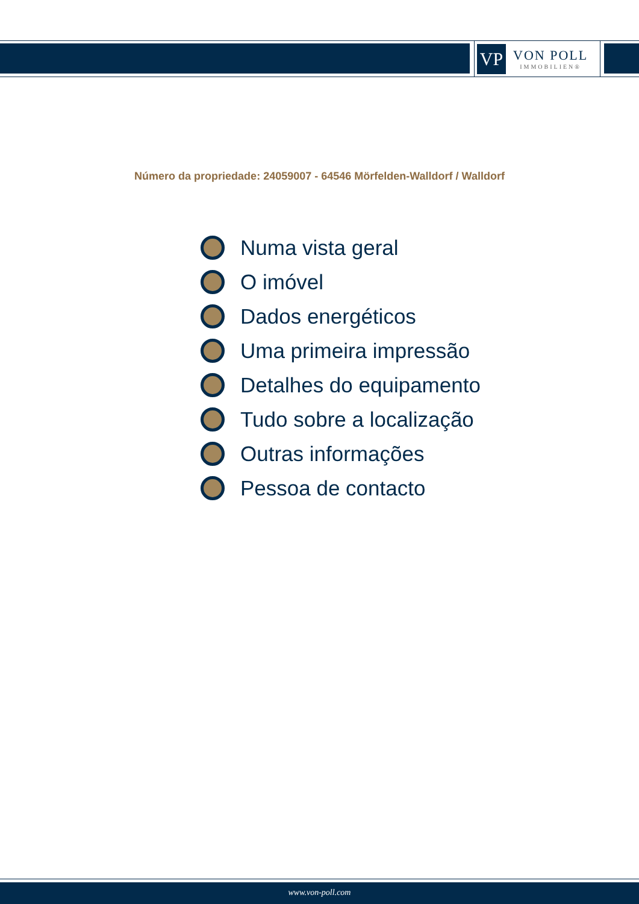VP
VON POLL
IMMOBILIEN®
Número da propriedade: 24059007 - 64546 Mörfelden-Walldorf / Walldorf
Numa vista geral
O imóvel
Dados energéticos
Uma primeira impressão
Detalhes do equipamento
Tudo sobre a localização
Outras informações
Pessoa de contacto
www.von-poll.com